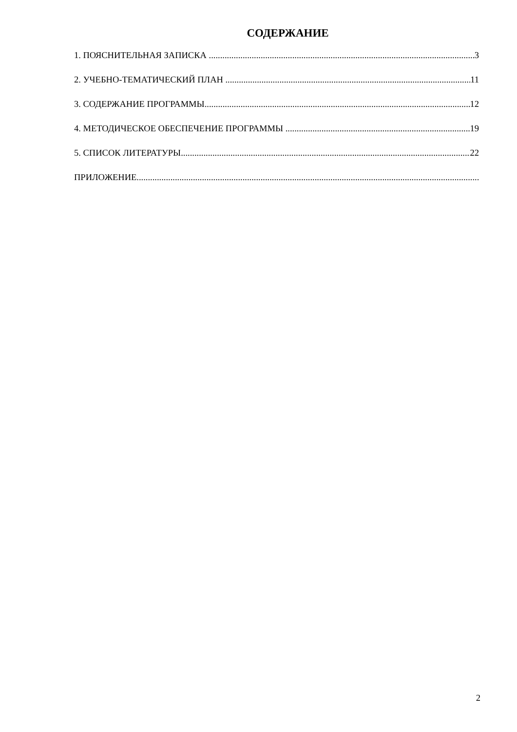СОДЕРЖАНИЕ
1. ПОЯСНИТЕЛЬНАЯ ЗАПИСКА 3
2. УЧЕБНО-ТЕМАТИЧЕСКИЙ ПЛАН 11
3. СОДЕРЖАНИЕ ПРОГРАММЫ 12
4. МЕТОДИЧЕСКОЕ ОБЕСПЕЧЕНИЕ ПРОГРАММЫ 19
5. СПИСОК ЛИТЕРАТУРЫ 22
ПРИЛОЖЕНИЕ
2